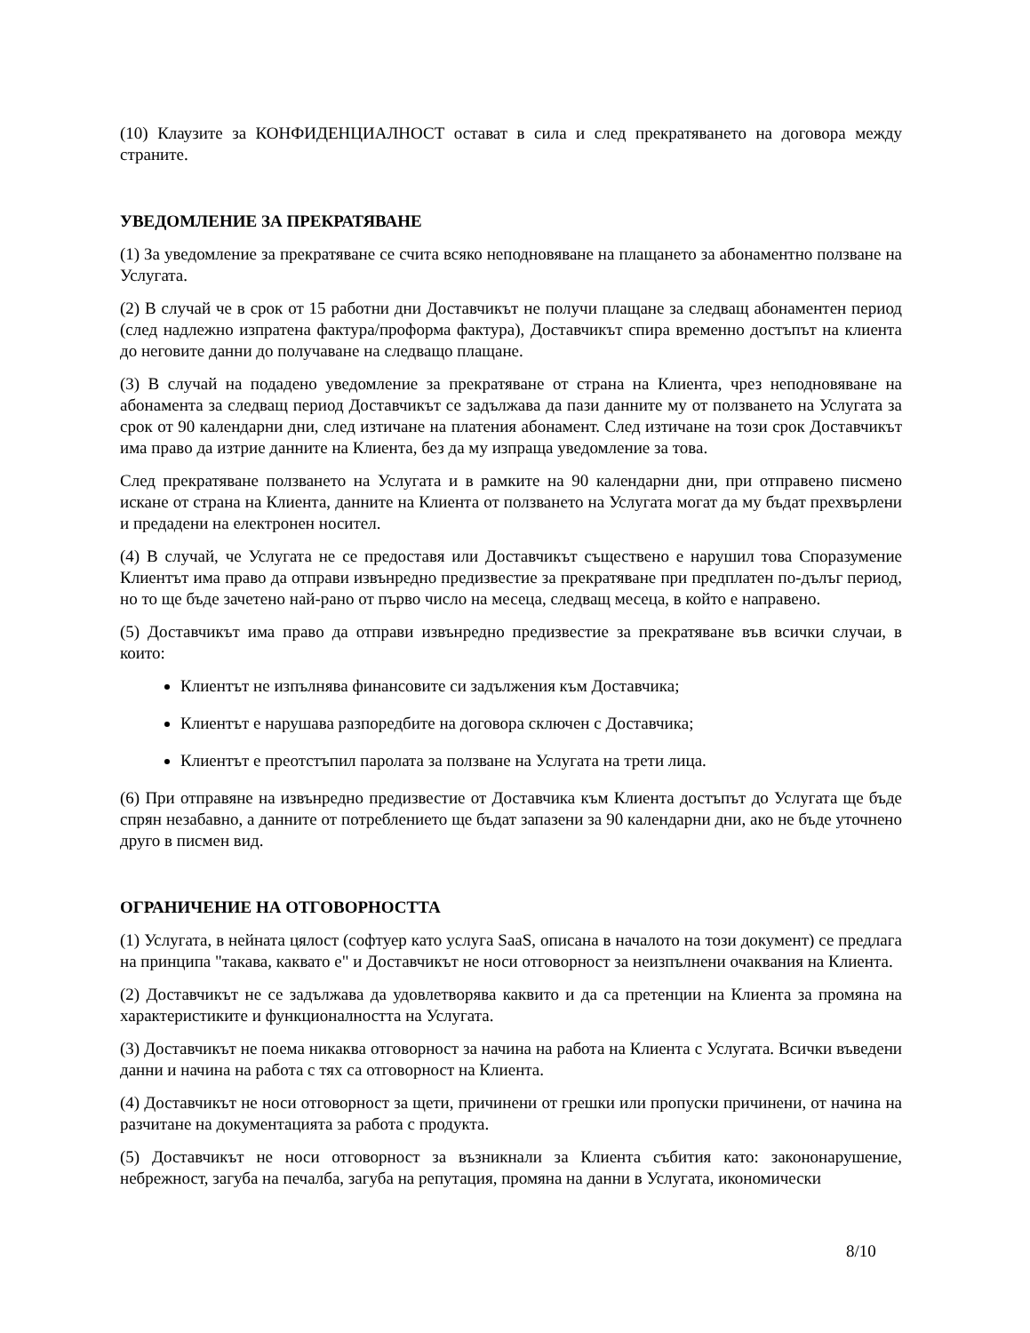(10) Клаузите за КОНФИДЕНЦИАЛНОСТ остават в сила и след прекратяването на договора между страните.
УВЕДОМЛЕНИЕ ЗА ПРЕКРАТЯВАНЕ
(1) За уведомление за прекратяване се счита всяко неподновяване на плащането за абонаментно ползване на Услугата.
(2) В случай че в срок от 15 работни дни Доставчикът не получи плащане за следващ абонаментен период (след надлежно изпратена фактура/проформа фактура), Доставчикът спира временно достъпът на клиента до неговите данни до получаване на следващо плащане.
(3) В случай на подадено уведомление за прекратяване от страна на Клиента, чрез неподновяване на абонамента за следващ период Доставчикът се задължава да пази данните му от ползването на Услугата за срок от 90 календарни дни, след изтичане на платения абонамент. След изтичане на този срок Доставчикът има право да изтрие данните на Клиента, без да му изпраща уведомление за това.
След прекратяване ползването на Услугата и в рамките на 90 календарни дни, при отправено писмено искане от страна на Клиента, данните на Клиента от ползването на Услугата могат да му бъдат прехвърлени и предадени на електронен носител.
(4) В случай, че Услугата не се предоставя или Доставчикът съществено е нарушил това Споразумение Клиентът има право да отправи извънредно предизвестие за прекратяване при предплатен по-дълъг период, но то ще бъде зачетено най-рано от първо число на месеца, следващ месеца, в който е направено.
(5) Доставчикът има право да отправи извънредно предизвестие за прекратяване във всички случаи, в които:
Клиентът не изпълнява финансовите си задължения към Доставчика;
Клиентът е нарушава разпоредбите на договора сключен с Доставчика;
Клиентът е преотстъпил паролата за ползване на Услугата на трети лица.
(6) При отправяне на извънредно предизвестие от Доставчика към Клиента достъпът до Услугата ще бъде спрян незабавно, а данните от потреблението ще бъдат запазени за 90 календарни дни, ако не бъде уточнено друго в писмен вид.
ОГРАНИЧЕНИЕ НА ОТГОВОРНОСТТА
(1) Услугата, в нейната цялост (софтуер като услуга SaaS, описана в началото на този документ) се предлага на принципа "такава, каквато е" и Доставчикът не носи отговорност за неизпълнени очаквания на Клиента.
(2) Доставчикът не се задължава да удовлетворява каквито и да са претенции на Клиента за промяна на характеристиките и функционалността на Услугата.
(3) Доставчикът не поема никаква отговорност за начина на работа на Клиента с Услугата. Всички въведени данни и начина на работа с тях са отговорност на Клиента.
(4) Доставчикът не носи отговорност за щети, причинени от грешки или пропуски причинени, от начина на разчитане на документацията за работа с продукта.
(5) Доставчикът не носи отговорност за възникнали за Клиента събития като: закононарушение, небрежност, загуба на печалба, загуба на репутация, промяна на данни в Услугата, икономически
8/10